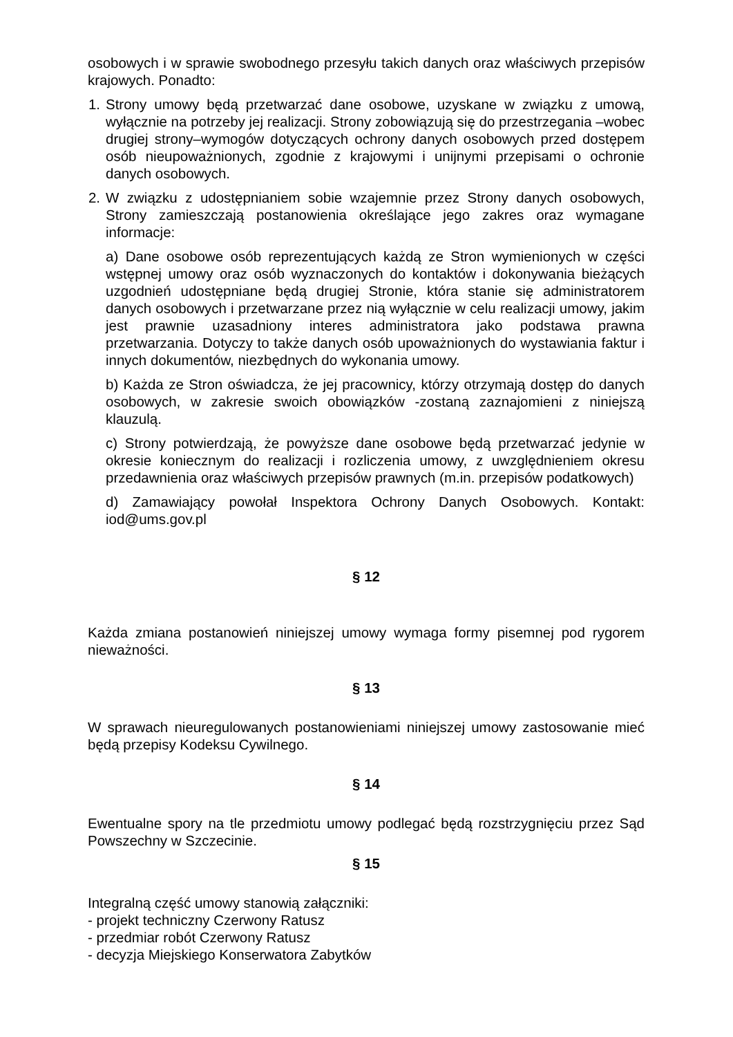osobowych i w sprawie swobodnego przesyłu takich danych oraz właściwych przepisów krajowych. Ponadto:
1. Strony umowy będą przetwarzać dane osobowe, uzyskane w związku z umową, wyłącznie na potrzeby jej realizacji. Strony zobowiązują się do przestrzegania –wobec drugiej strony–wymogów dotyczących ochrony danych osobowych przed dostępem osób nieupoważnionych, zgodnie z krajowymi i unijnymi przepisami o ochronie danych osobowych.
2. W związku z udostępnianiem sobie wzajemnie przez Strony danych osobowych, Strony zamieszczają postanowienia określające jego zakres oraz wymagane informacje:
a) Dane osobowe osób reprezentujących każdą ze Stron wymienionych w części wstępnej umowy oraz osób wyznaczonych do kontaktów i dokonywania bieżących uzgodnień udostępniane będą drugiej Stronie, która stanie się administratorem danych osobowych i przetwarzane przez nią wyłącznie w celu realizacji umowy, jakim jest prawnie uzasadniony interes administratora jako podstawa prawna przetwarzania. Dotyczy to także danych osób upoważnionych do wystawiania faktur i innych dokumentów, niezbędnych do wykonania umowy.
b) Każda ze Stron oświadcza, że jej pracownicy, którzy otrzymają dostęp do danych osobowych, w zakresie swoich obowiązków -zostaną zaznajomieni z niniejszą klauzulą.
c) Strony potwierdzają, że powyższe dane osobowe będą przetwarzać jedynie w okresie koniecznym do realizacji i rozliczenia umowy, z uwzględnieniem okresu przedawnienia oraz właściwych przepisów prawnych (m.in. przepisów podatkowych)
d) Zamawiający powołał Inspektora Ochrony Danych Osobowych. Kontakt: iod@ums.gov.pl
§ 12
Każda zmiana postanowień niniejszej umowy wymaga formy pisemnej pod rygorem nieważności.
§ 13
W sprawach nieuregulowanych postanowieniami niniejszej umowy zastosowanie mieć będą przepisy Kodeksu Cywilnego.
§ 14
Ewentualne spory na tle przedmiotu umowy podlegać będą rozstrzygnięciu przez Sąd Powszechny w Szczecinie.
§ 15
Integralną część umowy stanowią załączniki:
- projekt techniczny Czerwony Ratusz
- przedmiar robót Czerwony Ratusz
- decyzja Miejskiego Konserwatora Zabytków